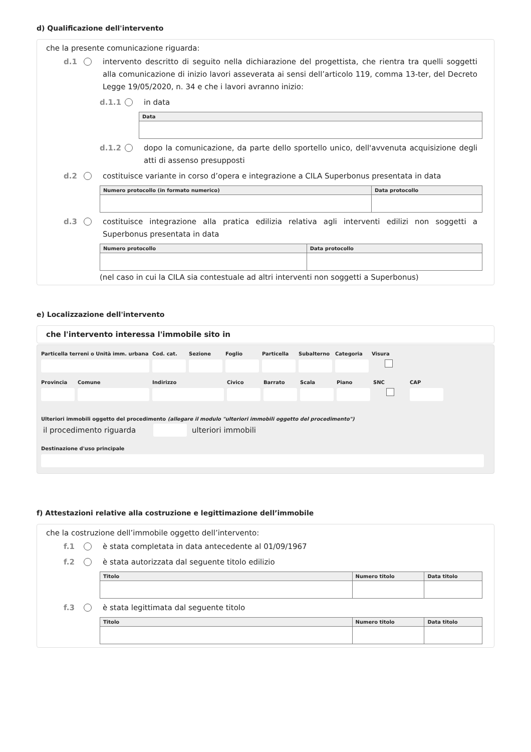d) Qualificazione dell'intervento
che la presente comunicazione riguarda:
d.1 intervento descritto di seguito nella dichiarazione del progettista, che rientra tra quelli soggetti alla comunicazione di inizio lavori asseverata ai sensi dell’articolo 119, comma 13-ter, del Decreto Legge 19/05/2020, n. 34 e che i lavori avranno inizio:
d.1.1 in data
| Data |
| --- |
d.1.2 dopo la comunicazione, da parte dello sportello unico, dell'avvenuta acquisizione degli atti di assenso presupposti
d.2 costituisce variante in corso d’opera e integrazione a CILA Superbonus presentata in data
| Numero protocollo (in formato numerico) | Data protocollo |
| --- | --- |
d.3 costituisce integrazione alla pratica edilizia relativa agli interventi edilizi non soggetti a Superbonus presentata in data
| Numero protocollo | Data protocollo |
| --- | --- |
(nel caso in cui la CILA sia contestuale ad altri interventi non soggetti a Superbonus)
e) Localizzazione dell'intervento
che l'intervento interessa l'immobile sito in
Particella terreni o Unità imm. urbana
Cod. cat. Sezione Foglio Particella Subalterno Categoria Visura
Provincia Comune Indirizzo Civico Barrato Scala Piano SNC CAP
Ulteriori immobili oggetto del procedimento (allegare il modulo "ulteriori immobili oggetto del procedimento")
il procedimento riguarda ulteriori immobili
Destinazione d'uso principale
f) Attestazioni relative alla costruzione e legittimazione dell’immobile
che la costruzione dell’immobile oggetto dell’intervento:
f.1 è stata completata in data antecedente al 01/09/1967
f.2 è stata autorizzata dal seguente titolo edilizio
| Titolo | Numero titolo | Data titolo |
| --- | --- | --- |
f.3 è stata legittimata dal seguente titolo
| Titolo | Numero titolo | Data titolo |
| --- | --- | --- |